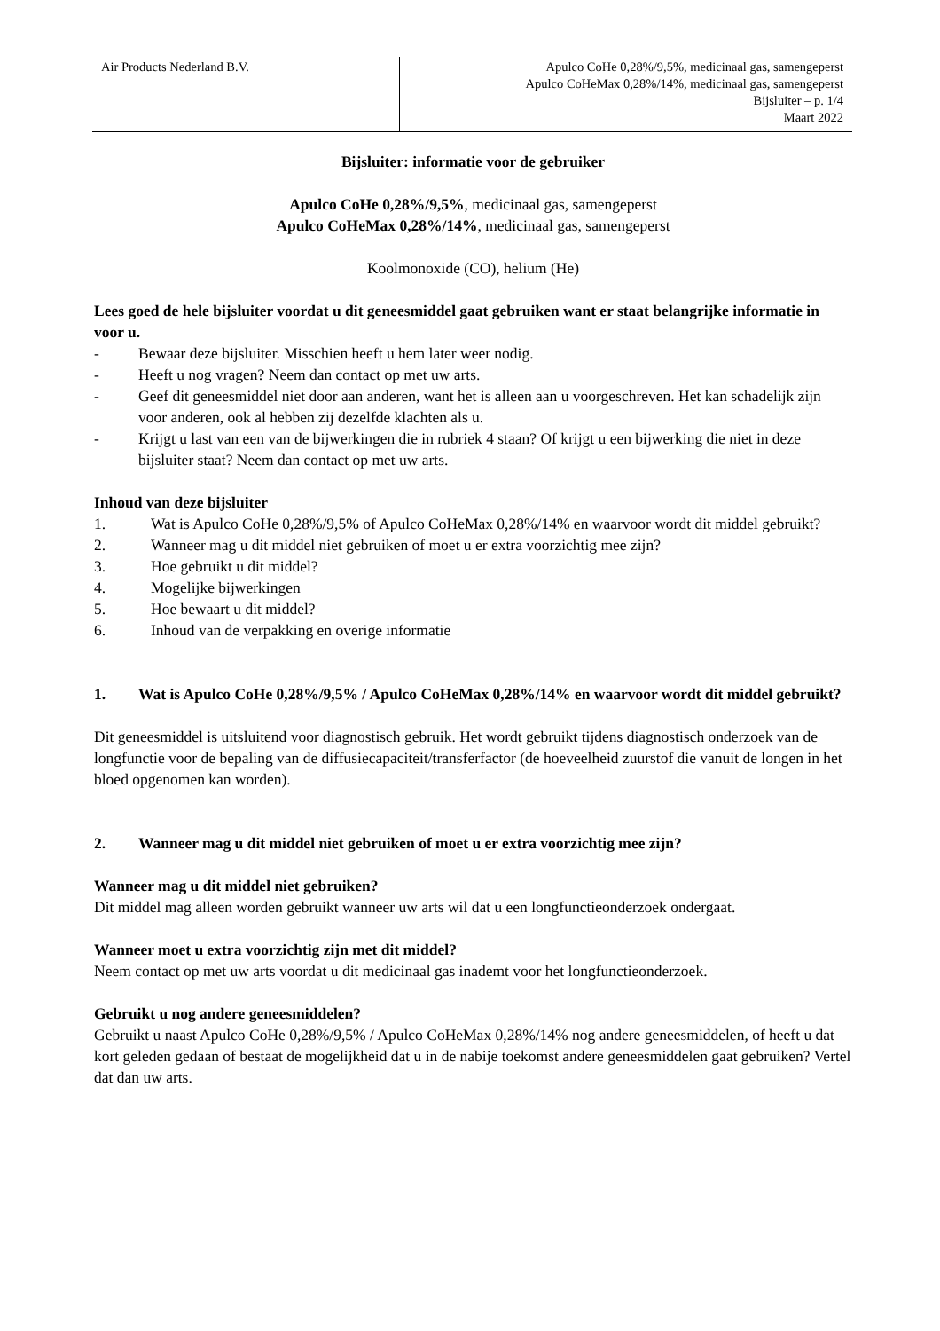Air Products Nederland B.V.
Apulco CoHe 0,28%/9,5%, medicinaal gas, samengeperst
Apulco CoHeMax 0,28%/14%, medicinaal gas, samengeperst
Bijsluiter – p. 1/4
Maart 2022
Bijsluiter: informatie voor de gebruiker
Apulco CoHe 0,28%/9,5%, medicinaal gas, samengeperst
Apulco CoHeMax 0,28%/14%, medicinaal gas, samengeperst
Koolmonoxide (CO), helium (He)
Lees goed de hele bijsluiter voordat u dit geneesmiddel gaat gebruiken want er staat belangrijke informatie in voor u.
- Bewaar deze bijsluiter. Misschien heeft u hem later weer nodig.
- Heeft u nog vragen? Neem dan contact op met uw arts.
- Geef dit geneesmiddel niet door aan anderen, want het is alleen aan u voorgeschreven. Het kan schadelijk zijn voor anderen, ook al hebben zij dezelfde klachten als u.
- Krijgt u last van een van de bijwerkingen die in rubriek 4 staan? Of krijgt u een bijwerking die niet in deze bijsluiter staat? Neem dan contact op met uw arts.
Inhoud van deze bijsluiter
1. Wat is Apulco CoHe 0,28%/9,5% of Apulco CoHeMax 0,28%/14% en waarvoor wordt dit middel gebruikt?
2. Wanneer mag u dit middel niet gebruiken of moet u er extra voorzichtig mee zijn?
3. Hoe gebruikt u dit middel?
4. Mogelijke bijwerkingen
5. Hoe bewaart u dit middel?
6. Inhoud van de verpakking en overige informatie
1. Wat is Apulco CoHe 0,28%/9,5% / Apulco CoHeMax 0,28%/14% en waarvoor wordt dit middel gebruikt?
Dit geneesmiddel is uitsluitend voor diagnostisch gebruik. Het wordt gebruikt tijdens diagnostisch onderzoek van de longfunctie voor de bepaling van de diffusiecapaciteit/transferfactor (de hoeveelheid zuurstof die vanuit de longen in het bloed opgenomen kan worden).
2. Wanneer mag u dit middel niet gebruiken of moet u er extra voorzichtig mee zijn?
Wanneer mag u dit middel niet gebruiken?
Dit middel mag alleen worden gebruikt wanneer uw arts wil dat u een longfunctieonderzoek ondergaat.
Wanneer moet u extra voorzichtig zijn met dit middel?
Neem contact op met uw arts voordat u dit medicinaal gas inademt voor het longfunctieonderzoek.
Gebruikt u nog andere geneesmiddelen?
Gebruikt u naast Apulco CoHe 0,28%/9,5% / Apulco CoHeMax 0,28%/14% nog andere geneesmiddelen, of heeft u dat kort geleden gedaan of bestaat de mogelijkheid dat u in de nabije toekomst andere geneesmiddelen gaat gebruiken? Vertel dat dan uw arts.